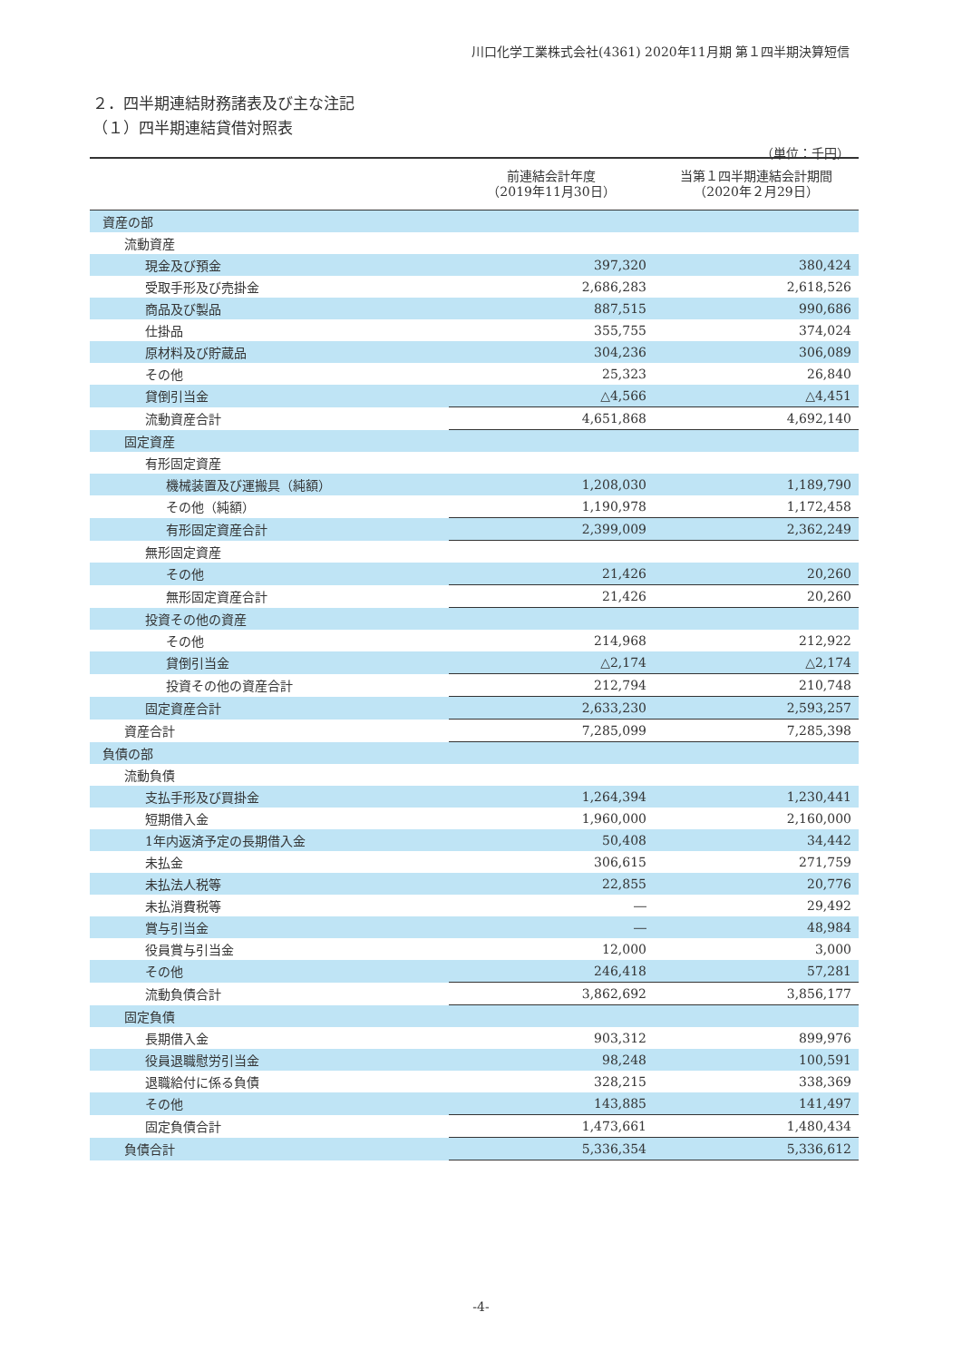川口化学工業株式会社(4361) 2020年11月期 第１四半期決算短信
２．四半期連結財務諸表及び主な注記
（１）四半期連結貸借対照表
（単位：千円）
| | 前連結会計年度 （2019年11月30日） | 当第１四半期連結会計期間 （2020年２月29日） |
| --- | --- | --- |
| 資産の部 | | |
| 流動資産 | | |
| 現金及び預金 | 397,320 | 380,424 |
| 受取手形及び売掛金 | 2,686,283 | 2,618,526 |
| 商品及び製品 | 887,515 | 990,686 |
| 仕掛品 | 355,755 | 374,024 |
| 原材料及び貯蔵品 | 304,236 | 306,089 |
| その他 | 25,323 | 26,840 |
| 貸倒引当金 | △4,566 | △4,451 |
| 流動資産合計 | 4,651,868 | 4,692,140 |
| 固定資産 | | |
| 有形固定資産 | | |
| 機械装置及び運搬具（純額） | 1,208,030 | 1,189,790 |
| その他（純額） | 1,190,978 | 1,172,458 |
| 有形固定資産合計 | 2,399,009 | 2,362,249 |
| 無形固定資産 | | |
| その他 | 21,426 | 20,260 |
| 無形固定資産合計 | 21,426 | 20,260 |
| 投資その他の資産 | | |
| その他 | 214,968 | 212,922 |
| 貸倒引当金 | △2,174 | △2,174 |
| 投資その他の資産合計 | 212,794 | 210,748 |
| 固定資産合計 | 2,633,230 | 2,593,257 |
| 資産合計 | 7,285,099 | 7,285,398 |
| 負債の部 | | |
| 流動負債 | | |
| 支払手形及び買掛金 | 1,264,394 | 1,230,441 |
| 短期借入金 | 1,960,000 | 2,160,000 |
| 1年内返済予定の長期借入金 | 50,408 | 34,442 |
| 未払金 | 306,615 | 271,759 |
| 未払法人税等 | 22,855 | 20,776 |
| 未払消費税等 | ― | 29,492 |
| 賞与引当金 | ― | 48,984 |
| 役員賞与引当金 | 12,000 | 3,000 |
| その他 | 246,418 | 57,281 |
| 流動負債合計 | 3,862,692 | 3,856,177 |
| 固定負債 | | |
| 長期借入金 | 903,312 | 899,976 |
| 役員退職慰労引当金 | 98,248 | 100,591 |
| 退職給付に係る負債 | 328,215 | 338,369 |
| その他 | 143,885 | 141,497 |
| 固定負債合計 | 1,473,661 | 1,480,434 |
| 負債合計 | 5,336,354 | 5,336,612 |
-4-